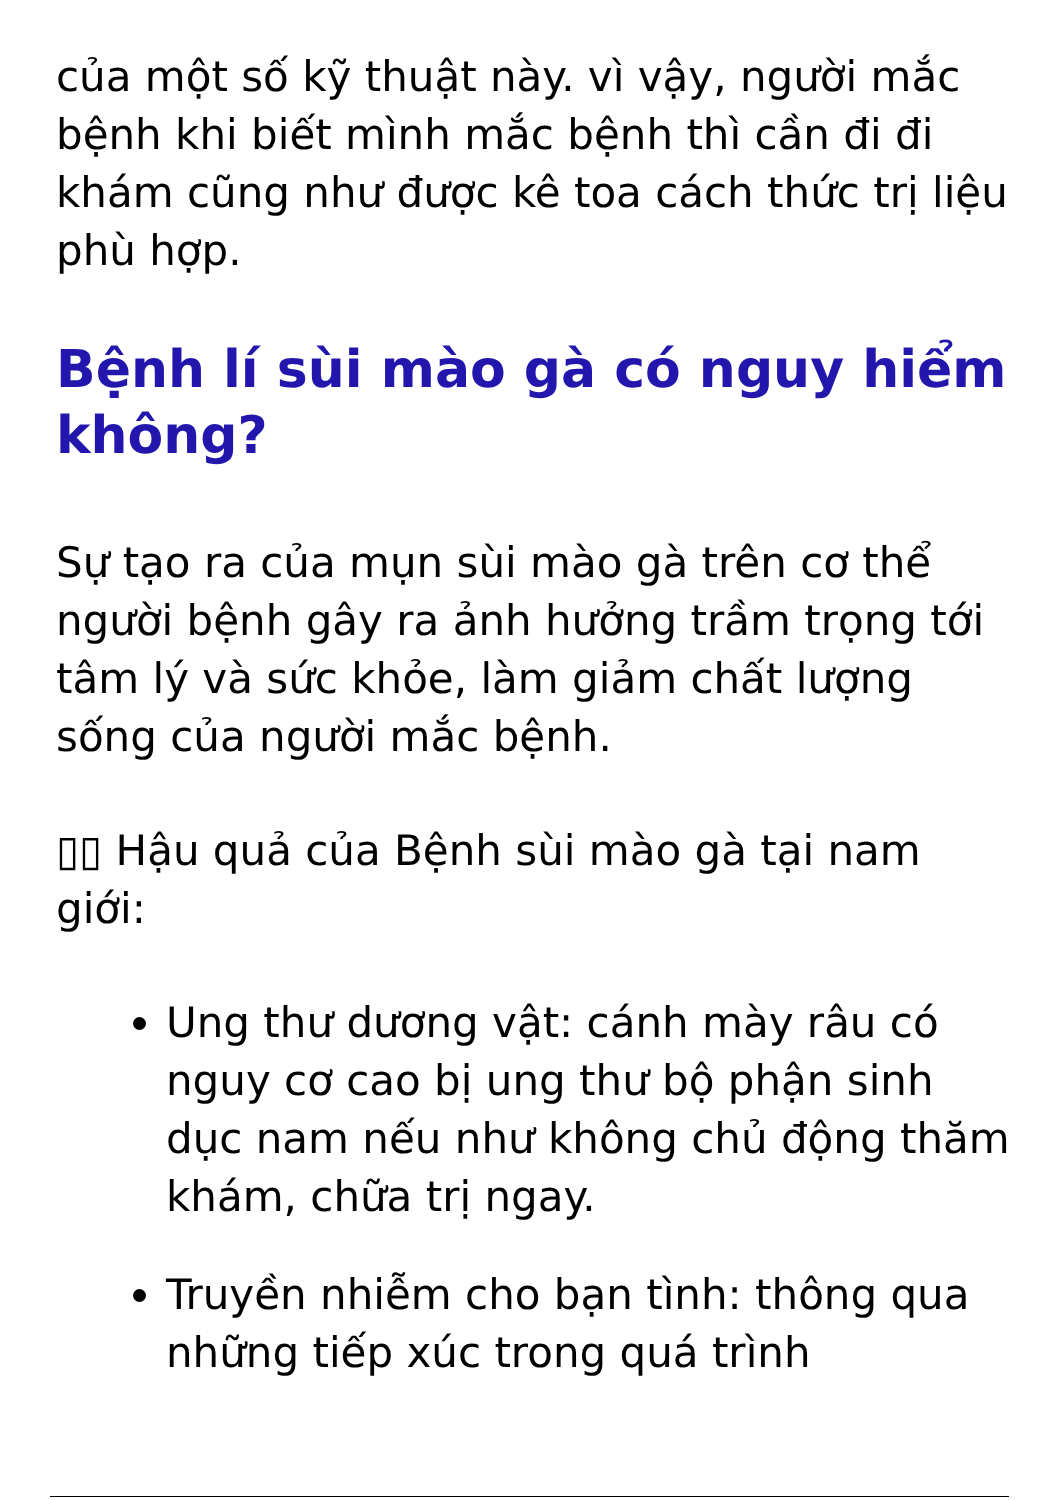của một số kỹ thuật này. vì vậy, người mắc bệnh khi biết mình mắc bệnh thì cần đi đi khám cũng như được kê toa cách thức trị liệu phù hợp.
Bệnh lí sùi mào gà có nguy hiểm không?
Sự tạo ra của mụn sùi mào gà trên cơ thể người bệnh gây ra ảnh hưởng trầm trọng tới tâm lý và sức khỏe, làm giảm chất lượng sống của người mắc bệnh.
▯▯ Hậu quả của Bệnh sùi mào gà tại nam giới:
Ung thư dương vật: cánh mày râu có nguy cơ cao bị ung thư bộ phận sinh dục nam nếu như không chủ động thăm khám, chữa trị ngay.
Truyền nhiễm cho bạn tình: thông qua những tiếp xúc trong quá trình